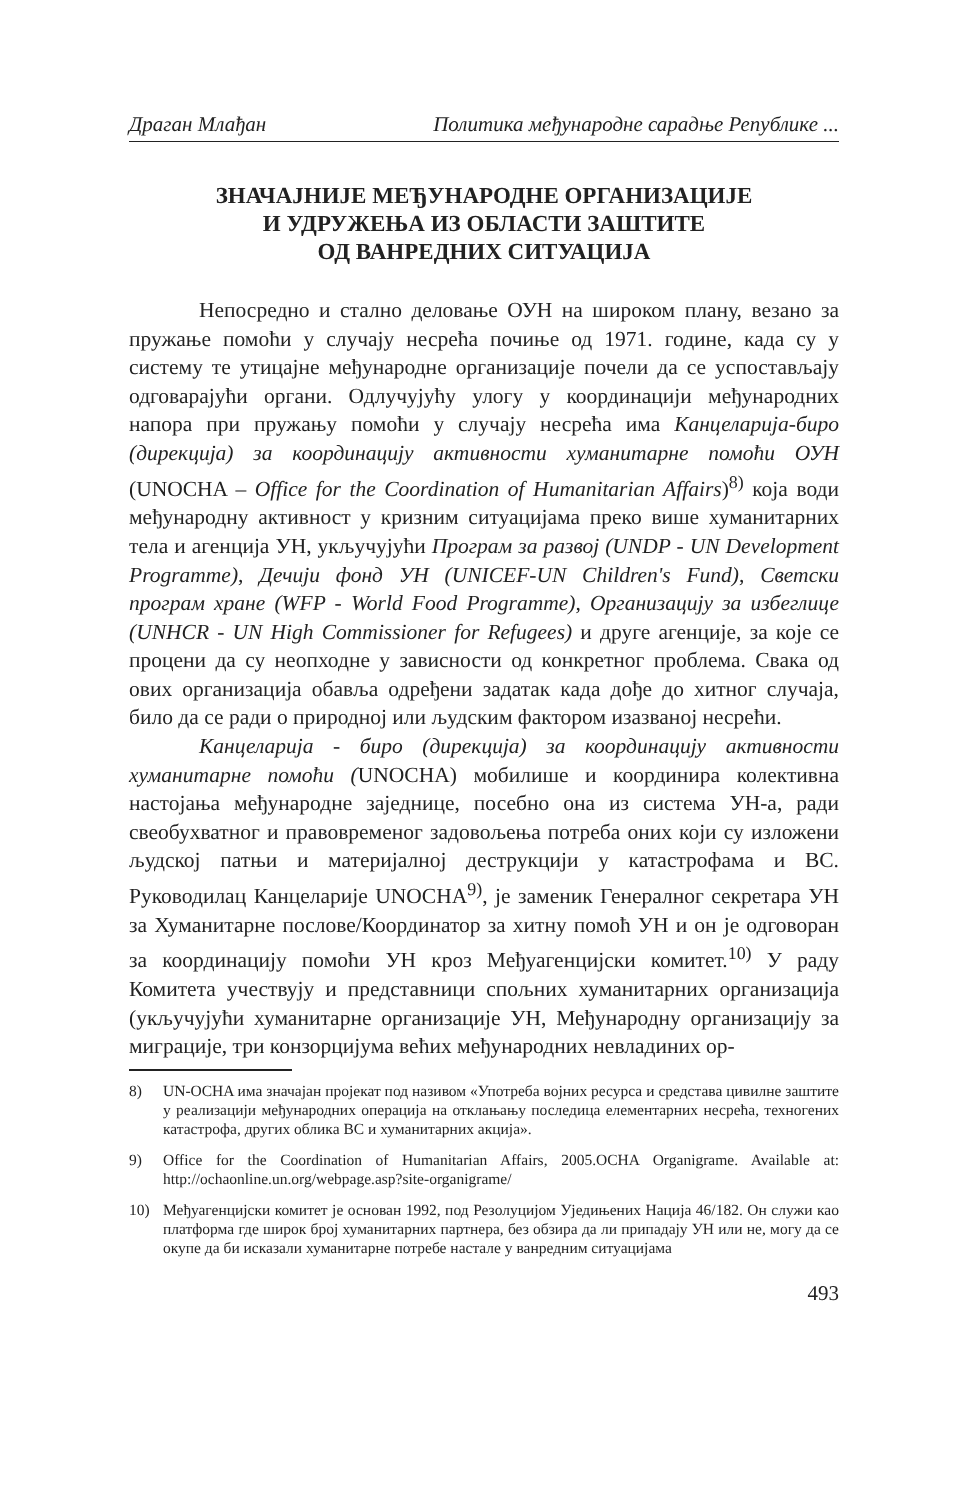Драган Млађан Политика међународне сарадње Републике ...
ЗНАЧАЈНИЈЕ МЕЂУНАРОДНЕ ОРГАНИЗАЦИЈЕ
И УДРУЖЕЊА ИЗ ОБЛАСТИ ЗАШТИТЕ
ОД ВАНРЕДНИХ СИТУАЦИЈА
Непосредно и стално деловање ОУН на широком плану, везано за пружање помоћи у случају несрећа почиње од 1971. године, када су у систему те утицајне међународне организације почели да се успостављају одговарајући органи. Одлучујућу улогу у координацији међународних напора при пружању помоћи у случају несрећа има Канцеларија-биро (дирекција) за координацију активности хуманитарне помоћи ОУН (UNOCHA – Office for the Coordination of Humanitarian Affairs)<sup>8)</sup> која води међународну активност у кризним ситуацијама преко више хуманитарних тела и агенција УН, укључујући Програм за развој (UNDP - UN Development Programme), Дечији фонд УН (UNICEF-UN Children's Fund), Светски програм хране (WFP - World Food Programme), Организацију за избеглице (UNHCR - UN High Commissioner for Refugees) и друге агенције, за које се процени да су неопходне у зависности од конкретног проблема. Свака од ових организација обавља одређени задатак када дође до хитног случаја, било да се ради о природној или људским фактором изазваној несрећи.
Канцеларија - биро (дирекција) за координацију активности хуманитарне помоћи (UNOCHA) мобилише и координира колективна настојања међународне заједнице, посебно она из система УН-а, ради свеобухватног и правовременог задовољења потреба оних који су изложени људској патњи и материјалној деструкцији у катастрофама и ВС. Руководилац Канцеларије UNOCHA<sup>9)</sup>, је заменик Генералног секретара УН за Хуманитарне послове/Координатор за хитну помоћ УН и он је одговоран за координацију помоћи УН кроз Међуагенцијски комитет.<sup>10)</sup> У раду Комитета учествују и представници спољних хуманитарних организација (укључујући хуманитарне организације УН, Међународну организацију за миграције, три конзорцијума већих међународних невладиних ор-
8) UN-OCHA има значајан пројекат под називом «Употреба војних ресурса и средстава цивилне заштите у реализацији међународних операција на отклањању последица елементарних несрећа, техногених катастрофа, других облика ВС и хуманитарних акција».
9) Office for the Coordination of Humanitarian Affairs, 2005.OCHA Organigrame. Available at: http://ochaonline.un.org/webpage.asp?site-organigrame/
10) Међуагенцијски комитет је основан 1992, под Резолуцијом Уједињених Нација 46/182. Он служи као платформа где широк број хуманитарних партнера, без обзира да ли припадају УН или не, могу да се окупе да би исказали хуманитарне потребе настале у ванредним ситуацијама
493